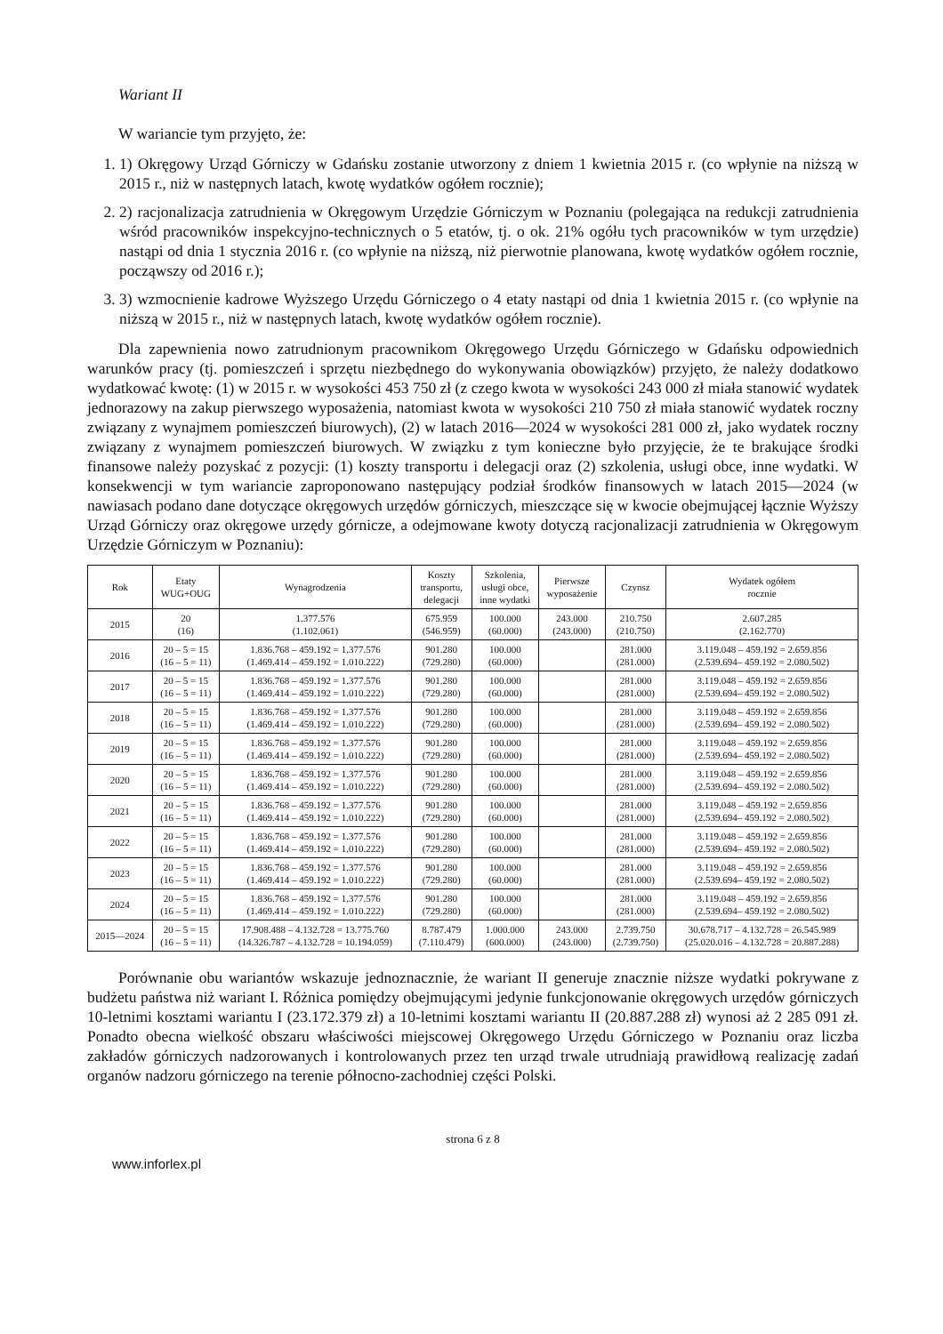Wariant II
W wariancie tym przyjęto, że:
1. 1) Okręgowy Urząd Górniczy w Gdańsku zostanie utworzony z dniem 1 kwietnia 2015 r. (co wpłynie na niższą w 2015 r., niż w następnych latach, kwotę wydatków ogółem rocznie);
2. 2) racjonalizacja zatrudnienia w Okręgowym Urzędzie Górniczym w Poznaniu (polegająca na redukcji zatrudnienia wśród pracowników inspekcyjno-technicznych o 5 etatów, tj. o ok. 21% ogółu tych pracowników w tym urzędzie) nastąpi od dnia 1 stycznia 2016 r. (co wpłynie na niższą, niż pierwotnie planowana, kwotę wydatków ogółem rocznie, począwszy od 2016 r.);
3. 3) wzmocnienie kadrowe Wyższego Urzędu Górniczego o 4 etaty nastąpi od dnia 1 kwietnia 2015 r. (co wpłynie na niższą w 2015 r., niż w następnych latach, kwotę wydatków ogółem rocznie).
Dla zapewnienia nowo zatrudnionym pracownikom Okręgowego Urzędu Górniczego w Gdańsku odpowiednich warunków pracy (tj. pomieszczeń i sprzętu niezbędnego do wykonywania obowiązków) przyjęto, że należy dodatkowo wydatkować kwotę: (1) w 2015 r. w wysokości 453 750 zł (z czego kwota w wysokości 243 000 zł miała stanowić wydatek jednorazowy na zakup pierwszego wyposażenia, natomiast kwota w wysokości 210 750 zł miała stanowić wydatek roczny związany z wynajmem pomieszczeń biurowych), (2) w latach 2016—2024 w wysokości 281 000 zł, jako wydatek roczny związany z wynajmem pomieszczeń biurowych. W związku z tym konieczne było przyjęcie, że te brakujące środki finansowe należy pozyskać z pozycji: (1) koszty transportu i delegacji oraz (2) szkolenia, usługi obce, inne wydatki. W konsekwencji w tym wariancie zaproponowano następujący podział środków finansowych w latach 2015—2024 (w nawiasach podano dane dotyczące okręgowych urzędów górniczych, mieszczące się w kwocie obejmującej łącznie Wyższy Urząd Górniczy oraz okręgowe urzędy górnicze, a odejmowane kwoty dotyczą racjonalizacji zatrudnienia w Okręgowym Urzędzie Górniczym w Poznaniu):
| Rok | Etaty WUG+OUG | Wynagrodzenia | Koszty transportu, delegacji | Szkolenia, usługi obce, inne wydatki | Pierwsze wyposażenie | Czynsz | Wydatek ogółem rocznie |
| --- | --- | --- | --- | --- | --- | --- | --- |
| 2015 | 20 (16) | 1.377.576 (1.102.061) | 675.959 (546.959) | 100.000 (60.000) | 243.000 (243.000) | 210.750 (210.750) | 2.607.285 (2.162.770) |
| 2016 | 20 – 5 = 15 (16 – 5 = 11) | 1.836.768 – 459.192 = 1.377.576 (1.469.414 – 459.192 = 1.010.222) | 901.280 (729.280) | 100.000 (60.000) | | 281.000 (281.000) | 3.119.048 – 459.192 = 2.659.856 (2.539.694– 459.192 = 2.080.502) |
| 2017 | 20 – 5 = 15 (16 – 5 = 11) | 1.836.768 – 459.192 = 1.377.576 (1.469.414 – 459.192 = 1.010.222) | 901.280 (729.280) | 100.000 (60.000) | | 281.000 (281.000) | 3.119.048 – 459.192 = 2.659.856 (2.539.694– 459.192 = 2.080.502) |
| 2018 | 20 – 5 = 15 (16 – 5 = 11) | 1.836.768 – 459.192 = 1.377.576 (1.469.414 – 459.192 = 1.010.222) | 901.280 (729.280) | 100.000 (60.000) | | 281.000 (281.000) | 3.119.048 – 459.192 = 2.659.856 (2.539.694– 459.192 = 2.080.502) |
| 2019 | 20 – 5 = 15 (16 – 5 = 11) | 1.836.768 – 459.192 = 1.377.576 (1.469.414 – 459.192 = 1.010.222) | 901.280 (729.280) | 100.000 (60.000) | | 281.000 (281.000) | 3.119.048 – 459.192 = 2.659.856 (2.539.694– 459.192 = 2.080.502) |
| 2020 | 20 – 5 = 15 (16 – 5 = 11) | 1.836.768 – 459.192 = 1.377.576 (1.469.414 – 459.192 = 1.010.222) | 901.280 (729.280) | 100.000 (60.000) | | 281.000 (281.000) | 3.119.048 – 459.192 = 2.659.856 (2.539.694– 459.192 = 2.080.502) |
| 2021 | 20 – 5 = 15 (16 – 5 = 11) | 1.836.768 – 459.192 = 1.377.576 (1.469.414 – 459.192 = 1.010.222) | 901.280 (729.280) | 100.000 (60.000) | | 281.000 (281.000) | 3.119.048 – 459.192 = 2.659.856 (2.539.694– 459.192 = 2.080.502) |
| 2022 | 20 – 5 = 15 (16 – 5 = 11) | 1.836.768 – 459.192 = 1.377.576 (1.469.414 – 459.192 = 1.010.222) | 901.280 (729.280) | 100.000 (60.000) | | 281.000 (281.000) | 3.119.048 – 459.192 = 2.659.856 (2.539.694– 459.192 = 2.080.502) |
| 2023 | 20 – 5 = 15 (16 – 5 = 11) | 1.836.768 – 459.192 = 1.377.576 (1.469.414 – 459.192 = 1.010.222) | 901.280 (729.280) | 100.000 (60.000) | | 281.000 (281.000) | 3.119.048 – 459.192 = 2.659.856 (2.539.694– 459.192 = 2.080.502) |
| 2024 | 20 – 5 = 15 (16 – 5 = 11) | 1.836.768 – 459.192 = 1.377.576 (1.469.414 – 459.192 = 1.010.222) | 901.280 (729.280) | 100.000 (60.000) | | 281.000 (281.000) | 3.119.048 – 459.192 = 2.659.856 (2.539.694– 459.192 = 2.080.502) |
| 2015—2024 | 20 – 5 = 15 (16 – 5 = 11) | 17.908.488 – 4.132.728 = 13.775.760 (14.326.787 – 4.132.728 = 10.194.059) | 8.787.479 (7.110.479) | 1.000.000 (600.000) | 243.000 (243.000) | 2.739.750 (2.739.750) | 30.678.717 – 4.132.728 = 26.545.989 (25.020.016 – 4.132.728 = 20.887.288) |
Porównanie obu wariantów wskazuje jednoznacznie, że wariant II generuje znacznie niższe wydatki pokrywane z budżetu państwa niż wariant I. Różnica pomiędzy obejmującymi jedynie funkcjonowanie okręgowych urzędów górniczych 10-letnimi kosztami wariantu I (23.172.379 zł) a 10-letnimi kosztami wariantu II (20.887.288 zł) wynosi aż 2 285 091 zł. Ponadto obecna wielkość obszaru właściwości miejscowej Okręgowego Urzędu Górniczego w Poznaniu oraz liczba zakładów górniczych nadzorowanych i kontrolowanych przez ten urząd trwale utrudniają prawidłową realizację zadań organów nadzoru górniczego na terenie północno-zachodniej części Polski.
strona 6 z 8
www.inforlex.pl